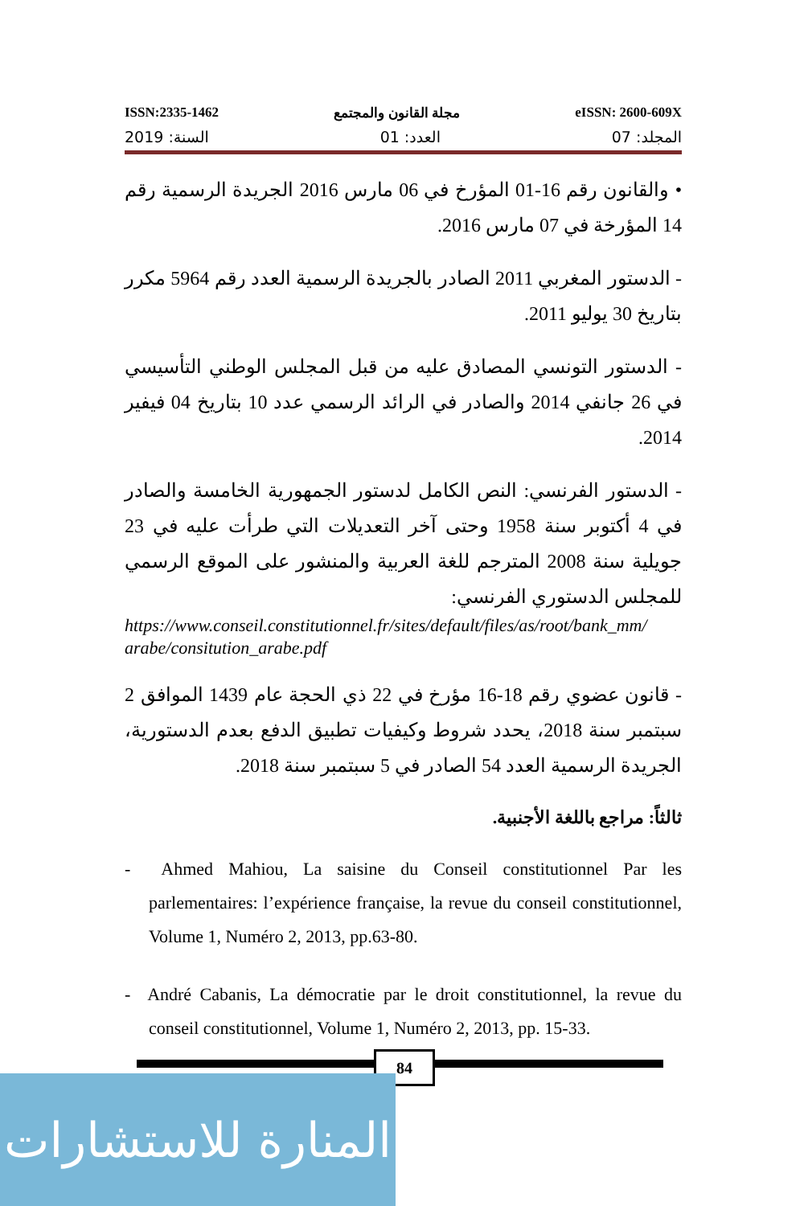ISSN:2335-1462 مجلة القانون والمجتمع eISSN: 2600-609X
المجلد: 07 العدد: 01 السنة: 2019
• والقانون رقم 16-01 المؤرخ في 06 مارس 2016 الجريدة الرسمية رقم 14 المؤرخة في 07 مارس 2016.
- الدستور المغربي 2011 الصادر بالجريدة الرسمية العدد رقم 5964 مكرر بتاريخ 30 يوليو 2011.
- الدستور التونسي المصادق عليه من قبل المجلس الوطني التأسيسي في 26 جانفي 2014 والصادر في الرائد الرسمي عدد 10 بتاريخ 04 فيفير 2014.
- الدستور الفرنسي: النص الكامل لدستور الجمهورية الخامسة والصادر في 4 أكتوبر سنة 1958 وحتى آخر التعديلات التي طرأت عليه في 23 جويلية سنة 2008 المترجم للغة العربية والمنشور على الموقع الرسمي للمجلس الدستوري الفرنسي:
https://www.conseil.constitutionnel.fr/sites/default/files/as/root/bank_mm/arabe/consitution_arabe.pdf
- قانون عضوي رقم 18-16 مؤرخ في 22 ذي الحجة عام 1439 الموافق 2 سبتمبر سنة 2018، يحدد شروط وكيفيات تطبيق الدفع بعدم الدستورية، الجريدة الرسمية العدد 54 الصادر في 5 سبتمبر سنة 2018.
ثالثاً: مراجع باللغة الأجنبية.
- Ahmed Mahiou, La saisine du Conseil constitutionnel Par les parlementaires: l’expérience française, la revue du conseil constitutionnel, Volume 1, Numéro 2, 2013, pp.63-80.
- André Cabanis, La démocratie par le droit constitutionnel, la revue du conseil constitutionnel, Volume 1, Numéro 2, 2013, pp. 15-33.
84
المنارة للاستشارات